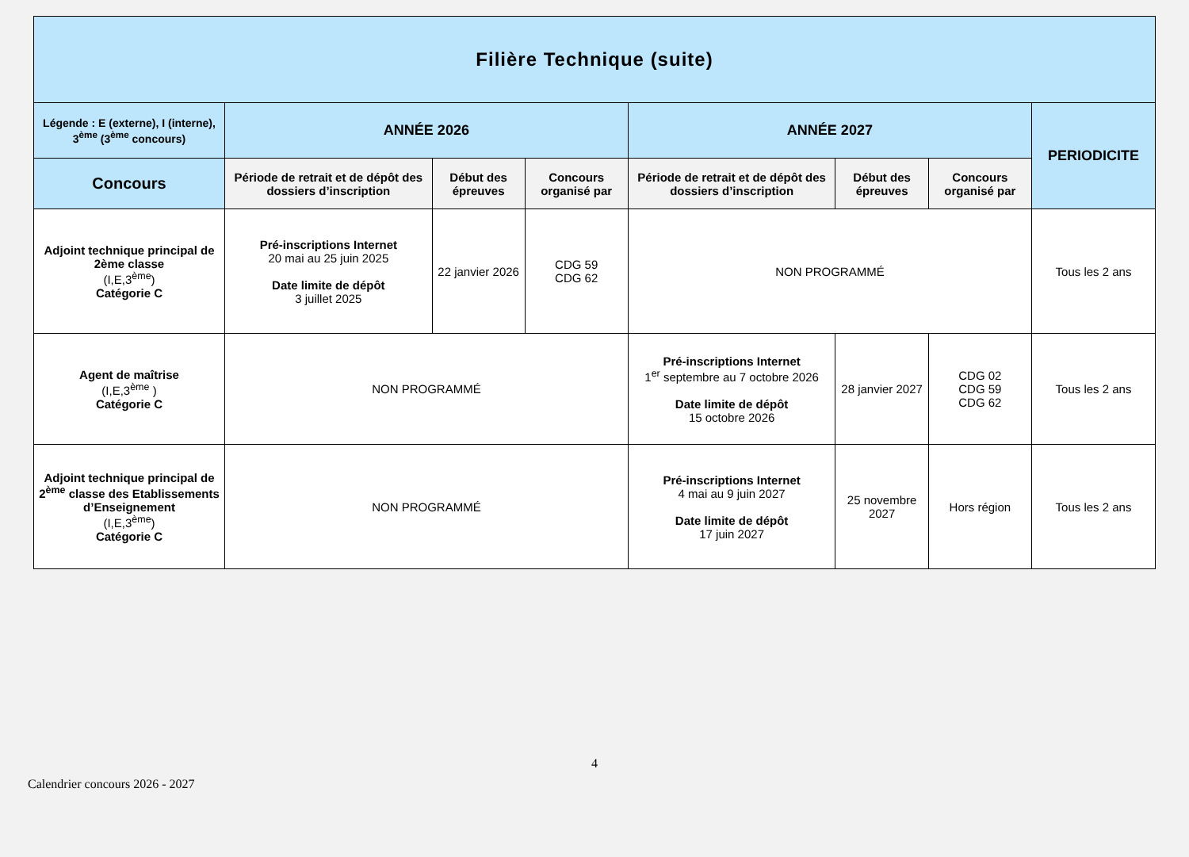| Filière Technique (suite) | | | | | | | |
| --- | --- | --- | --- | --- | --- | --- | --- |
| Légende : E (externe), I (interne), 3<sup>ème</sup> (3<sup>ème</sup> concours) | ANNÉE 2026 | | | ANNÉE 2027 | | | PERIODICITE |
| Concours | Période de retrait et de dépôt des dossiers d’inscription | Début des épreuves | Concours organisé par | Période de retrait et de dépôt des dossiers d’inscription | Début des épreuves | Concours organisé par | |
| Adjoint technique principal de 2ème classe (I,E,3<sup>ème</sup>) Catégorie C | Pré-inscriptions Internet 20 mai au 25 juin 2025 Date limite de dépôt 3 juillet 2025 | 22 janvier 2026 | CDG 59 CDG 62 | NON PROGRAMMÉ | | | Tous les 2 ans |
| Agent de maîtrise (I,E,3<sup>ème</sup> ) Catégorie C | NON PROGRAMMÉ | | | Pré-inscriptions Internet 1<sup>er</sup> septembre au 7 octobre 2026 Date limite de dépôt 15 octobre 2026 | 28 janvier 2027 | CDG 02 CDG 59 CDG 62 | Tous les 2 ans |
| Adjoint technique principal de 2<sup>ème</sup> classe des Etablissements d’Enseignement (I,E,3<sup>ème</sup>) Catégorie C | NON PROGRAMMÉ | | | Pré-inscriptions Internet 4 mai au 9 juin 2027 Date limite de dépôt 17 juin 2027 | 25 novembre 2027 | Hors région | Tous les 2 ans |
4
Calendrier concours 2026 - 2027